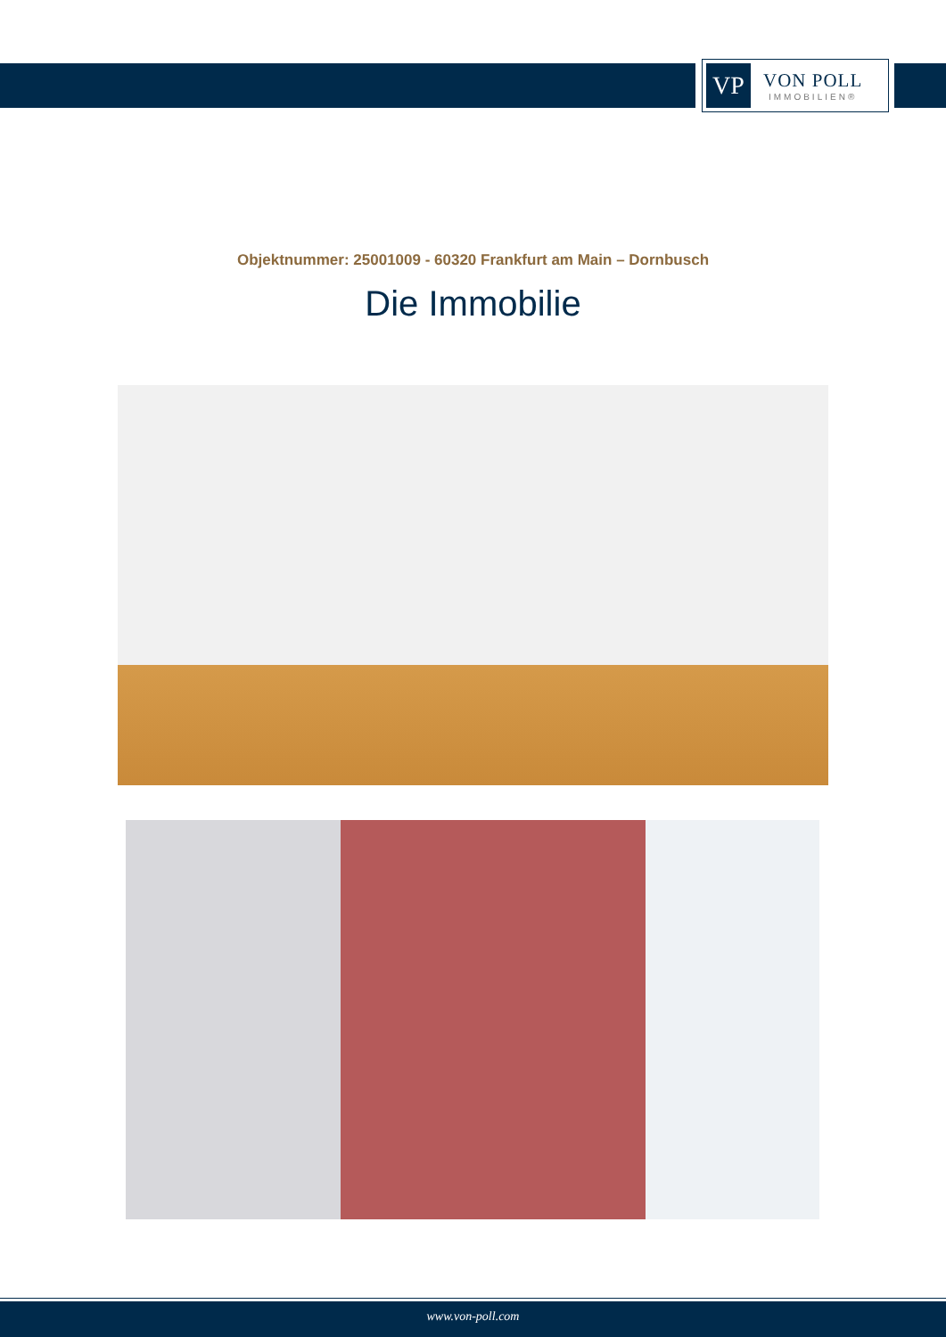VP
VON POLL
IMMOBILIEN®
Objektnummer: 25001009 - 60320 Frankfurt am Main – Dornbusch
Die Immobilie
www.von-poll.com